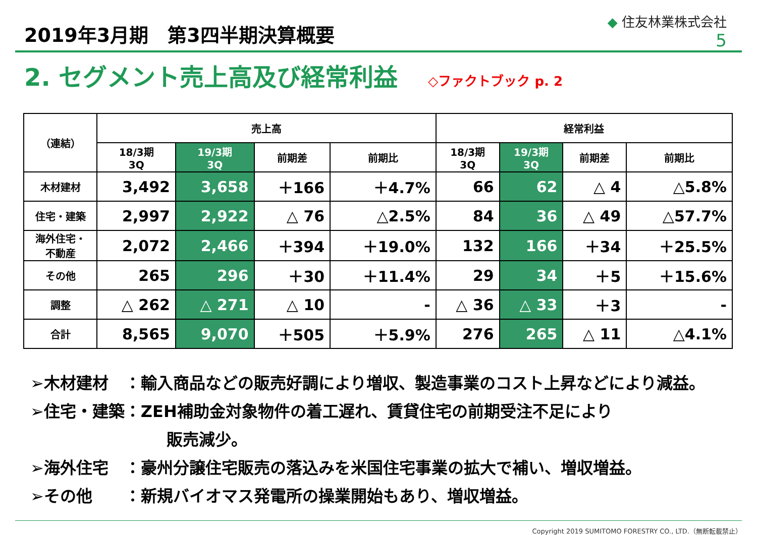2019年3月期　第3四半期決算概要
◆ 住友林業株式会社
5
2. セグメント売上高及び経常利益
◇ファクトブック p. 2
| （連結） | 売上高 | | | | 経常利益 | | | |
| --- | --- | --- | --- | --- | --- | --- | --- | --- |
| | 18/3期 3Q | 19/3期 3Q | 前期差 | 前期比 | 18/3期 3Q | 19/3期 3Q | 前期差 | 前期比 |
| 木材建材 | 3,492 | 3,658 | ＋166 | ＋4.7% | 66 | 62 | △ 4 | △5.8% |
| 住宅・建築 | 2,997 | 2,922 | △ 76 | △2.5% | 84 | 36 | △ 49 | △57.7% |
| 海外住宅・ 不動産 | 2,072 | 2,466 | ＋394 | ＋19.0% | 132 | 166 | ＋34 | ＋25.5% |
| その他 | 265 | 296 | ＋30 | ＋11.4% | 29 | 34 | ＋5 | ＋15.6% |
| 調整 | △ 262 | △ 271 | △ 10 | - | △ 36 | △ 33 | ＋3 | - |
| 合計 | 8,565 | 9,070 | ＋505 | ＋5.9% | 276 | 265 | △ 11 | △4.1% |
➢木材建材　：輸入商品などの販売好調により増収、製造事業のコスト上昇などにより減益。
➢住宅・建築：ZEH補助金対象物件の着工遅れ、賃貸住宅の前期受注不足により
販売減少。
➢海外住宅　：豪州分譲住宅販売の落込みを米国住宅事業の拡大で補い、増収増益。
➢その他　　：新規バイオマス発電所の操業開始もあり、増収増益。
Copyright 2019 SUMITOMO FORESTRY CO., LTD.（無断転載禁止）